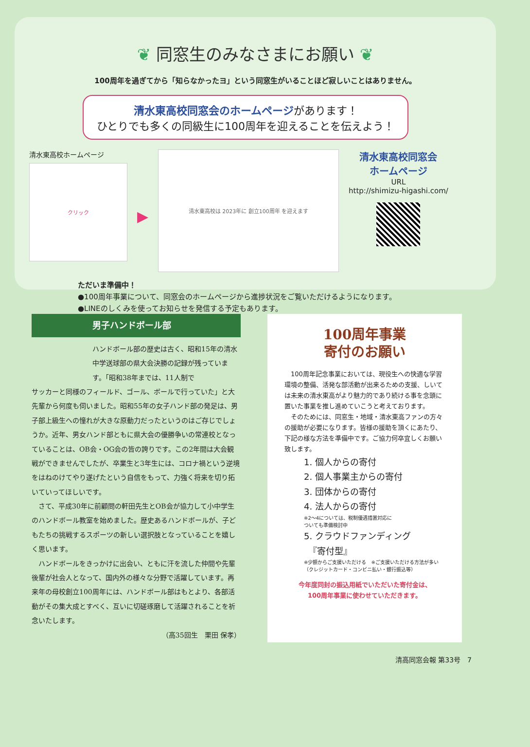❦ 同窓生のみなさまにお願い ❦
100周年を過ぎてから「知らなかったヨ」という同窓生がいることほど寂しいことはありません。
清水東高校同窓会のホームページがあります！
ひとりでも多くの同級生に100周年を迎えることを伝えよう！
清水東高校ホームページ
クリック
▶
清水東高校は 2023年に 創立100周年 を迎えます
清水東高校同窓会
ホームページ
URL
http://shimizu-higashi.com/
ただいま準備中！
●100周年事業について、同窓会のホームページから進捗状況をご覧いただけるようになります。
●LINEのしくみを使ってお知らせを発信する予定もあります。
男子ハンドボール部
ハンドボール部の歴史は古く、昭和15年の清水中学送球部の県大会決勝の記録が残っています。「昭和38年までは、11人制で
サッカーと同様のフィールド、ゴール、ボールで行っていた」と大先輩から何度も伺いました。昭和55年の女子ハンド部の発足は、男子部上級生への憧れが大きな原動力だったというのはご存じでしょうか。近年、男女ハンド部ともに県大会の優勝争いの常連校となっていることは、OB会・OG会の皆の誇りです。この2年間は大会観戦ができませんでしたが、卒業生と3年生には、コロナ禍という逆境をはねのけてやり遂げたという自信をもって、力強く将来を切り拓いていってほしいです。
　さて、平成30年に前顧問の軒田先生とOB会が協力して小中学生のハンドボール教室を始めました。歴史あるハンドボールが、子どもたちの挑戦するスポーツの新しい選択肢となっていることを嬉しく思います。
　ハンドボールをきっかけに出会い、ともに汗を流した仲間や先輩後輩が社会人となって、国内外の様々な分野で活躍しています。再来年の母校創立100周年には、ハンドボール部はもとより、各部活動がその集大成とすべく、互いに切磋琢磨して活躍されることを祈念いたします。
（高35回生　栗田 保孝）
100周年事業
寄付のお願い
　100周年記念事業においては、現役生への快適な学習環境の整備、活発な部活動が出来るための支援、しいては未来の清水東高がより魅力的であり続ける事を念頭に置いた事業を推し進めていこうと考えております。
　そのためには、同窓生・地域・清水東高ファンの方々の援助が必要になります。皆様の援助を頂くにあたり、下記の様な方法を準備中です。ご協力何卒宜しくお願い致します。
1. 個人からの寄付
2. 個人事業主からの寄付
3. 団体からの寄付
4. 法人からの寄付
※2～4については、税制優遇措置対応に
ついても準備検討中
5. クラウドファンディング
　『寄付型』
※少額からご支援いただける　※ご支援いただける方法が多い（クレジットカード・コンビニ払い・銀行振込等）
今年度同封の振込用紙でいただいた寄付金は、
100周年事業に使わせていただきます。
清高同窓会報 第33号　7